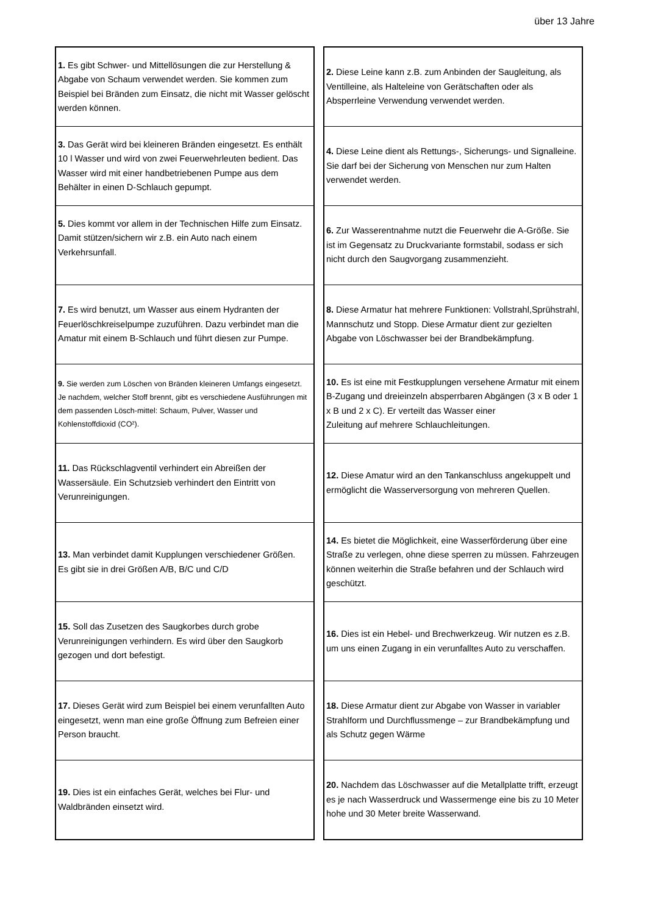über 13 Jahre
| 1. Es gibt Schwer- und Mittellösungen die zur Herstellung & Abgabe von Schaum verwendet werden. Sie kommen zum Beispiel bei Bränden zum Einsatz, die nicht mit Wasser gelöscht werden können. |
| 3. Das Gerät wird bei kleineren Bränden eingesetzt. Es enthält 10 l Wasser und wird von zwei Feuerwehrleuten bedient. Das Wasser wird mit einer handbetriebenen Pumpe aus dem Behälter in einen D-Schlauch gepumpt. |
| 5. Dies kommt vor allem in der Technischen Hilfe zum Einsatz. Damit stützen/sichern wir z.B. ein Auto nach einem Verkehrsunfall. |
| 7. Es wird benutzt, um Wasser aus einem Hydranten der Feuerlöschkreiselpumpe zuzuführen. Dazu verbindet man die Amatur mit einem B-Schlauch und führt diesen zur Pumpe. |
| 9. Sie werden zum Löschen von Bränden kleineren Umfangs eingesetzt. Je nachdem, welcher Stoff brennt, gibt es verschiedene Ausführungen mit dem passenden Lösch-mittel: Schaum, Pulver, Wasser und Kohlenstoffdioxid (CO²). |
| 11. Das Rückschlagventil verhindert ein Abreißen der Wassersäule. Ein Schutzsieb verhindert den Eintritt von Verunreinigungen. |
| 13. Man verbindet damit Kupplungen verschiedener Größen. Es gibt sie in drei Größen A/B, B/C und C/D |
| 15. Soll das Zusetzen des Saugkorbes durch grobe Verunreinigungen verhindern. Es wird über den Saugkorb gezogen und dort befestigt. |
| 17. Dieses Gerät wird zum Beispiel bei einem verunfallten Auto eingesetzt, wenn man eine große Öffnung zum Befreien einer Person braucht. |
| 19. Dies ist ein einfaches Gerät, welches bei Flur- und Waldbränden einsetzt wird. |
| 2. Diese Leine kann z.B. zum Anbinden der Saugleitung, als Ventilleine, als Halteleine von Gerätschaften oder als Absperrleine Verwendung verwendet werden. |
| 4. Diese Leine dient als Rettungs-, Sicherungs- und Signalleine. Sie darf bei der Sicherung von Menschen nur zum Halten verwendet werden. |
| 6. Zur Wasserentnahme nutzt die Feuerwehr die A-Größe. Sie ist im Gegensatz zu Druckvariante formstabil, sodass er sich nicht durch den Saugvorgang zusammenzieht. |
| 8. Diese Armatur hat mehrere Funktionen: Vollstrahl,Sprühstrahl, Mannschutz und Stopp. Diese Armatur dient zur gezielten Abgabe von Löschwasser bei der Brandbekämpfung. |
| 10. Es ist eine mit Festkupplungen versehene Armatur mit einem B-Zugang und dreieinzeln absperrbaren Abgängen (3 x B oder 1 x B und 2 x C). Er verteilt das Wasser einer Zuleitung auf mehrere Schlauchleitungen. |
| 12. Diese Amatur wird an den Tankanschluss angekuppelt und ermöglicht die Wasserversorgung von mehreren Quellen. |
| 14. Es bietet die Möglichkeit, eine Wasserförderung über eine Straße zu verlegen, ohne diese sperren zu müssen. Fahrzeugen können weiterhin die Straße befahren und der Schlauch wird geschützt. |
| 16. Dies ist ein Hebel- und Brechwerkzeug. Wir nutzen es z.B. um uns einen Zugang in ein verunfalltes Auto zu verschaffen. |
| 18. Diese Armatur dient zur Abgabe von Wasser in variabler Strahlform und Durchflussmenge – zur Brandbekämpfung und als Schutz gegen Wärme |
| 20. Nachdem das Löschwasser auf die Metallplatte trifft, erzeugt es je nach Wasserdruck und Wassermenge eine bis zu 10 Meter hohe und 30 Meter breite Wasserwand. |